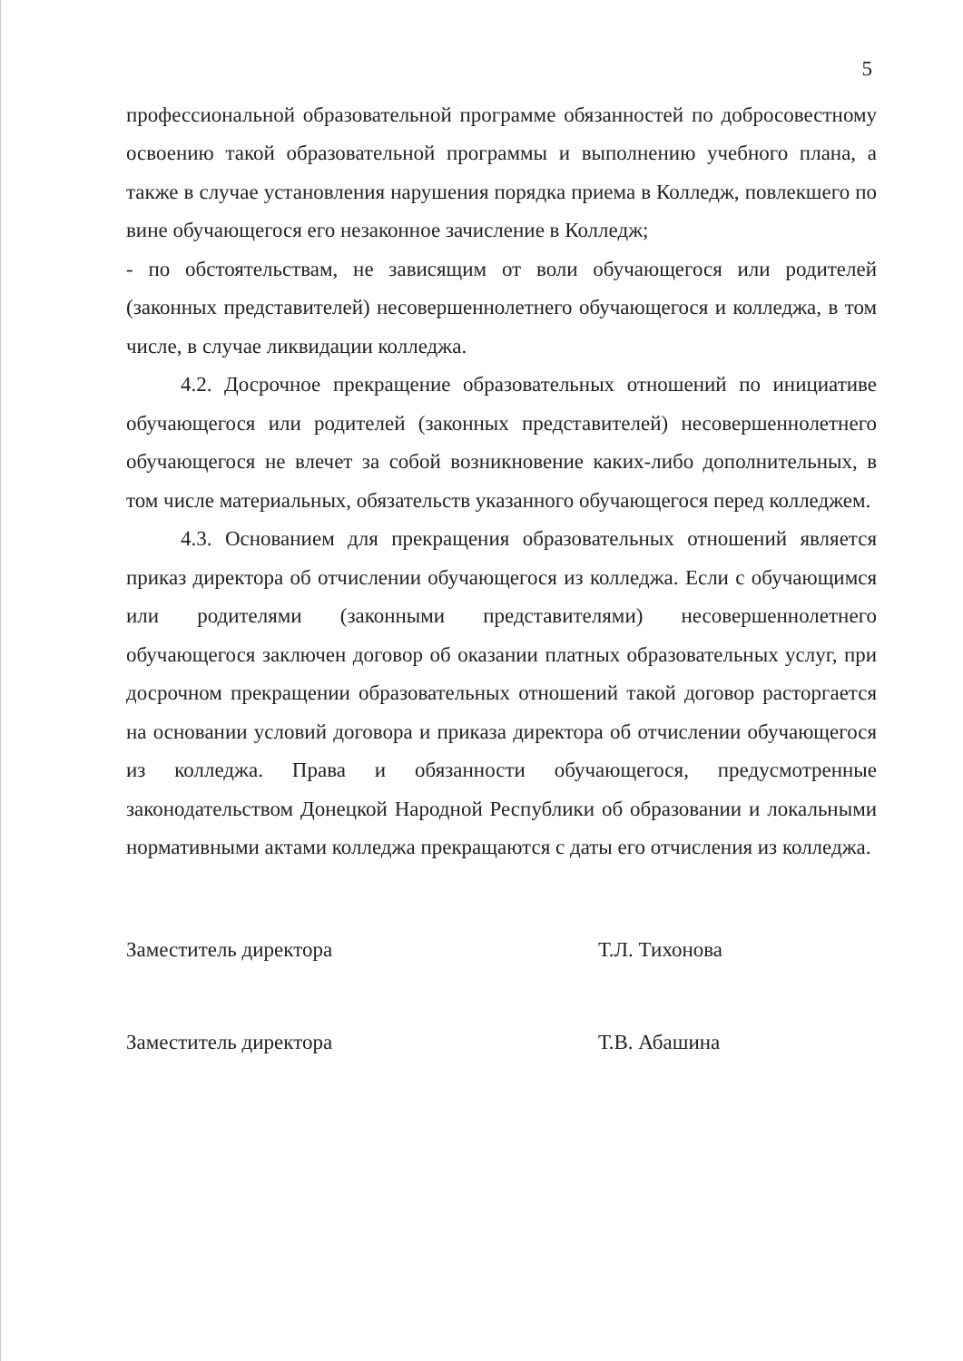5
профессиональной образовательной программе обязанностей по добросовестному освоению такой образовательной программы и выполнению учебного плана, а также в случае установления нарушения порядка приема в Колледж, повлекшего по вине обучающегося его незаконное зачисление в Колледж;
- по обстоятельствам, не зависящим от воли обучающегося или родителей (законных представителей) несовершеннолетнего обучающегося и колледжа, в том числе, в случае ликвидации колледжа.
4.2. Досрочное прекращение образовательных отношений по инициативе обучающегося или родителей (законных представителей) несовершеннолетнего обучающегося не влечет за собой возникновение каких-либо дополнительных, в том числе материальных, обязательств указанного обучающегося перед колледжем.
4.3. Основанием для прекращения образовательных отношений является приказ директора об отчислении обучающегося из колледжа. Если с обучающимся или родителями (законными представителями) несовершеннолетнего обучающегося заключен договор об оказании платных образовательных услуг, при досрочном прекращении образовательных отношений такой договор расторгается на основании условий договора и приказа директора об отчислении обучающегося из колледжа. Права и обязанности обучающегося, предусмотренные законодательством Донецкой Народной Республики об образовании и локальными нормативными актами колледжа прекращаются с даты его отчисления из колледжа.
Заместитель директора Т.Л. Тихонова
Заместитель директора Т.В. Абашина